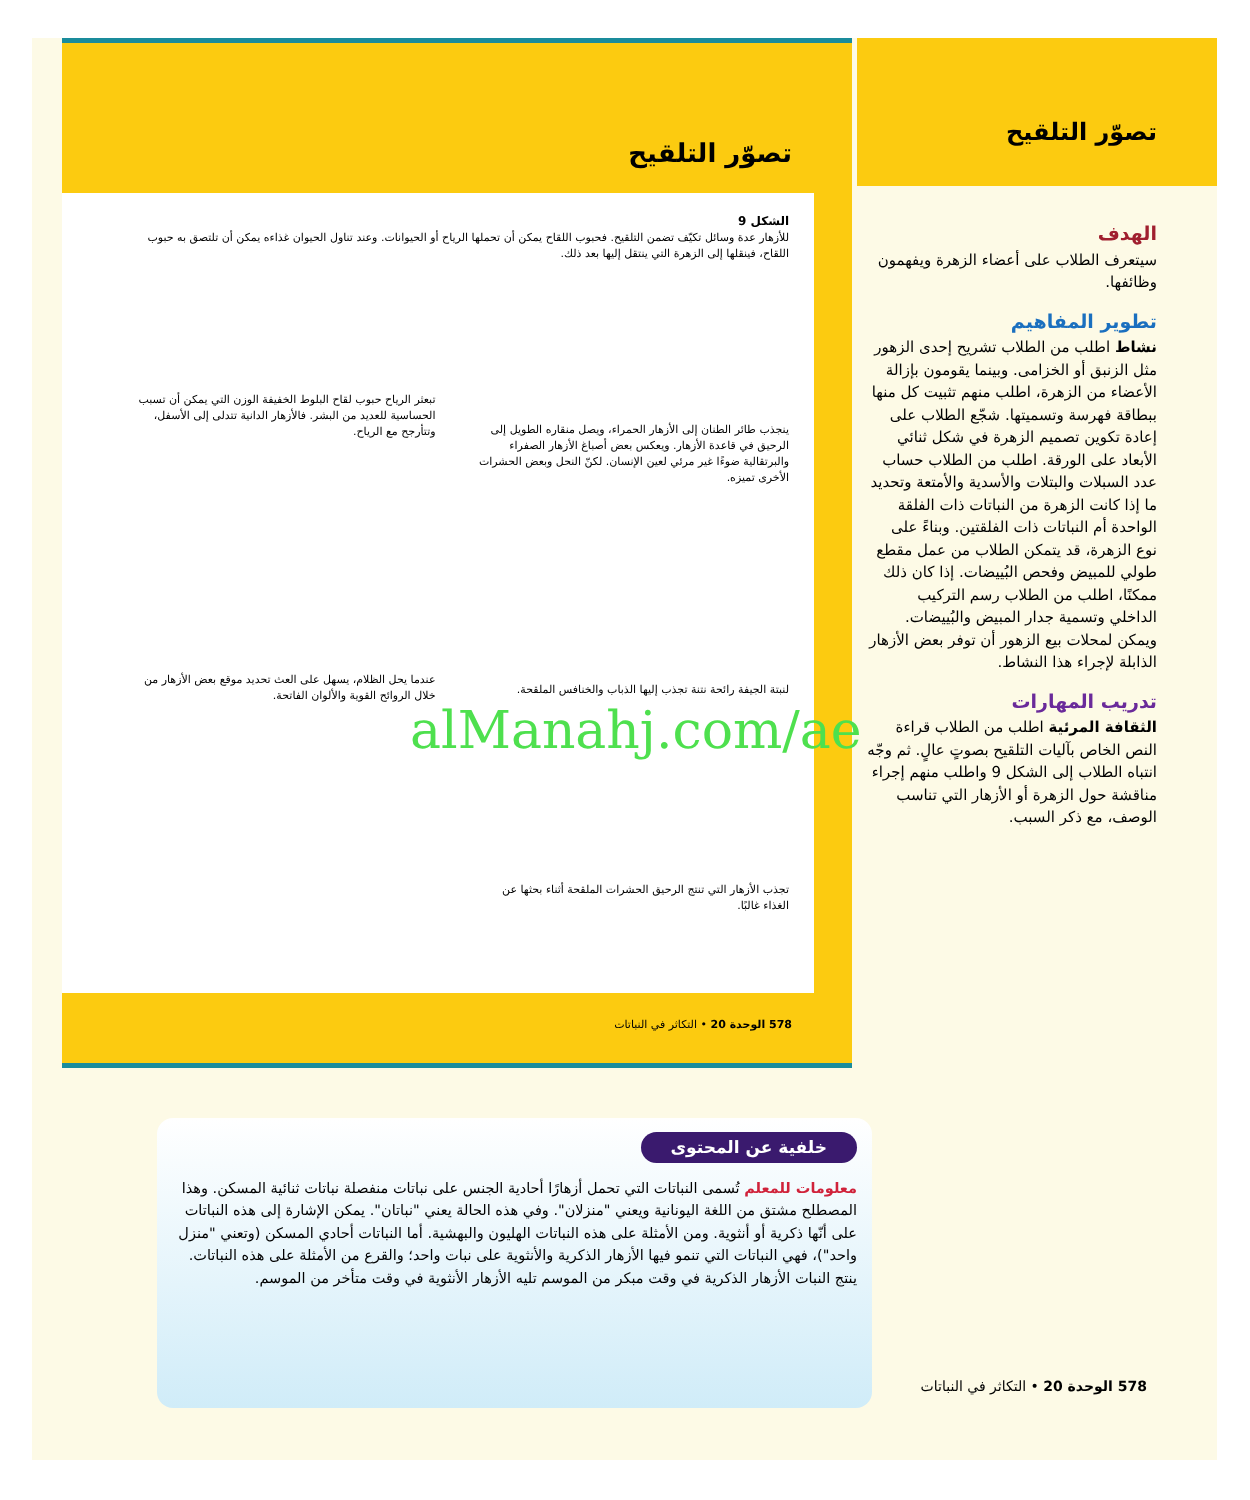تصوّر التلقيح
الشكل 9
للأزهار عدة وسائل تكيّف تضمن التلقيح. فحبوب اللقاح يمكن أن تحملها الرياح أو الحيوانات. وعند تناول الحيوان غذاءه يمكن أن تلتصق به حبوب اللقاح، فينقلها إلى الزهرة التي ينتقل إليها بعد ذلك.
ينجذب طائر الطنان إلى الأزهار الحمراء، ويصل منقاره الطويل إلى الرحيق في قاعدة الأزهار. ويعكس بعض أصباغ الأزهار الصفراء والبرتقالية ضوءًا غير مرئي لعين الإنسان. لكنّ النحل وبعض الحشرات الأخرى تميزه.
تبعثر الرياح حبوب لقاح البلوط الخفيفة الوزن التي يمكن أن تسبب الحساسية للعديد من البشر. فالأزهار الدانية تتدلى إلى الأسفل، وتتأرجح مع الرياح.
لنبتة الجيفة رائحة نتنة تجذب إليها الذباب والخنافس الملقحة.
عندما يحل الظلام، يسهل على العث تحديد موقع بعض الأزهار من خلال الروائح القوية والألوان الفاتحة.
تجذب الأزهار التي تنتج الرحيق الحشرات الملقحة أثناء بحثها عن الغذاء غالبًا.
578 الوحدة 20 • التكاثر في النباتات
تصوّر التلقيح
الهدف
سيتعرف الطلاب على أعضاء الزهرة ويفهمون وظائفها.
تطوير المفاهيم
نشاط اطلب من الطلاب تشريح إحدى الزهور مثل الزنبق أو الخزامى. وبينما يقومون بإزالة الأعضاء من الزهرة، اطلب منهم تثبيت كل منها ببطاقة فهرسة وتسميتها. شجّع الطلاب على إعادة تكوين تصميم الزهرة في شكل ثنائي الأبعاد على الورقة. اطلب من الطلاب حساب عدد السبلات والبتلات والأسدية والأمتعة وتحديد ما إذا كانت الزهرة من النباتات ذات الفلقة الواحدة أم النباتات ذات الفلقتين. وبناءً على نوع الزهرة، قد يتمكن الطلاب من عمل مقطع طولي للمبيض وفحص البُييضات. إذا كان ذلك ممكنًا، اطلب من الطلاب رسم التركيب الداخلي وتسمية جدار المبيض والبُييضات. ويمكن لمحلات بيع الزهور أن توفر بعض الأزهار الذابلة لإجراء هذا النشاط.
تدريب المهارات
الثقافة المرئية اطلب من الطلاب قراءة النص الخاص بآليات التلقيح بصوتٍ عالٍ. ثم وجّه انتباه الطلاب إلى الشكل 9 واطلب منهم إجراء مناقشة حول الزهرة أو الأزهار التي تناسب الوصف، مع ذكر السبب.
خلفية عن المحتوى
معلومات للمعلم تُسمى النباتات التي تحمل أزهارًا أحادية الجنس على نباتات منفصلة نباتات ثنائية المسكن. وهذا المصطلح مشتق من اللغة اليونانية ويعني "منزلان". وفي هذه الحالة يعني "نباتان". يمكن الإشارة إلى هذه النباتات على أنّها ذكرية أو أنثوية. ومن الأمثلة على هذه النباتات الهليون والبهشية. أما النباتات أحادي المسكن (وتعني "منزل واحد")، فهي النباتات التي تنمو فيها الأزهار الذكرية والأنثوية على نبات واحد؛ والقرع من الأمثلة على هذه النباتات. ينتج النبات الأزهار الذكرية في وقت مبكر من الموسم تليه الأزهار الأنثوية في وقت متأخر من الموسم.
578 الوحدة 20 • التكاثر في النباتات
alManahj.com/ae